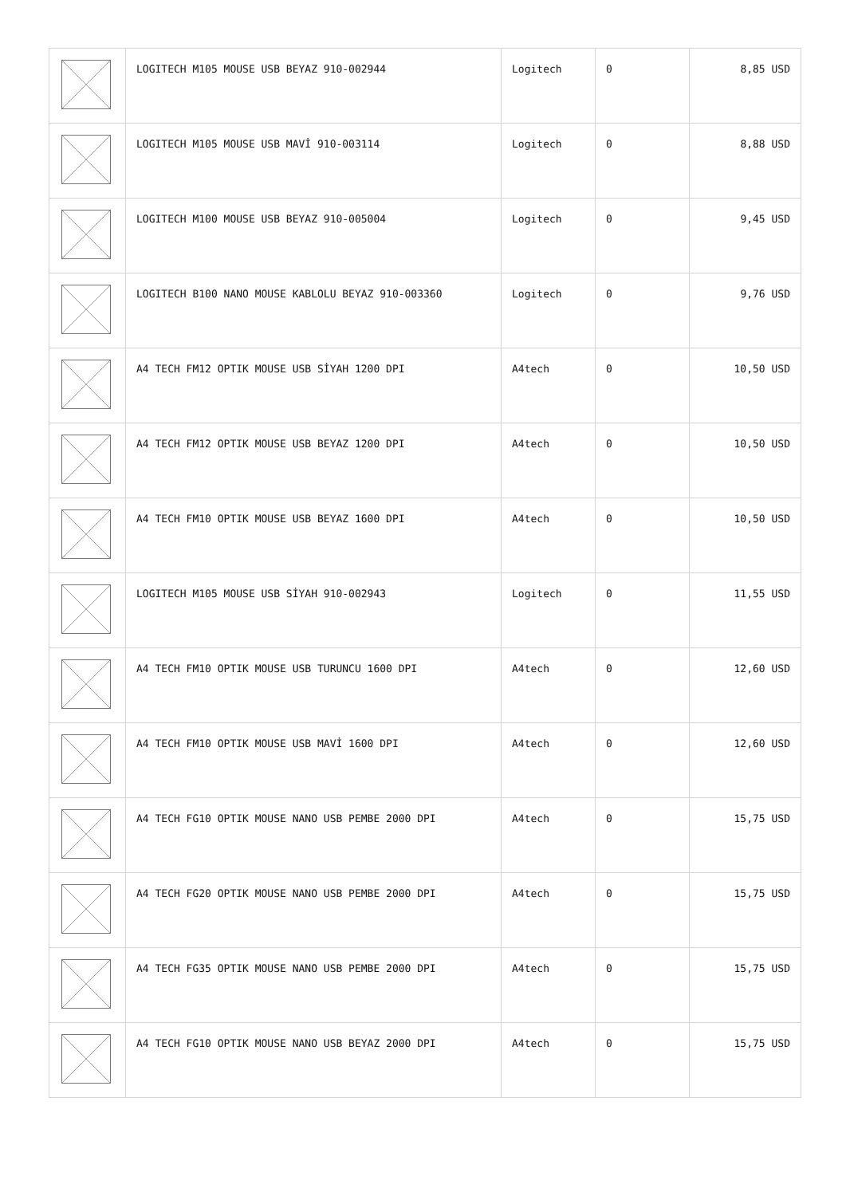| | LOGITECH M105 MOUSE USB BEYAZ 910-002944 | Logitech | 0 | 8,85 USD |
| | LOGITECH M105 MOUSE USB MAVİ 910-003114 | Logitech | 0 | 8,88 USD |
| | LOGITECH M100 MOUSE USB BEYAZ 910-005004 | Logitech | 0 | 9,45 USD |
| | LOGITECH B100 NANO MOUSE KABLOLU BEYAZ 910-003360 | Logitech | 0 | 9,76 USD |
| | A4 TECH FM12 OPTIK MOUSE USB SİYAH 1200 DPI | A4tech | 0 | 10,50 USD |
| | A4 TECH FM12 OPTIK MOUSE USB BEYAZ 1200 DPI | A4tech | 0 | 10,50 USD |
| | A4 TECH FM10 OPTIK MOUSE USB BEYAZ 1600 DPI | A4tech | 0 | 10,50 USD |
| | LOGITECH M105 MOUSE USB SİYAH 910-002943 | Logitech | 0 | 11,55 USD |
| | A4 TECH FM10 OPTIK MOUSE USB TURUNCU 1600 DPI | A4tech | 0 | 12,60 USD |
| | A4 TECH FM10 OPTIK MOUSE USB MAVİ 1600 DPI | A4tech | 0 | 12,60 USD |
| | A4 TECH FG10 OPTIK MOUSE NANO USB PEMBE 2000 DPI | A4tech | 0 | 15,75 USD |
| | A4 TECH FG20 OPTIK MOUSE NANO USB PEMBE 2000 DPI | A4tech | 0 | 15,75 USD |
| | A4 TECH FG35 OPTIK MOUSE NANO USB PEMBE 2000 DPI | A4tech | 0 | 15,75 USD |
| | A4 TECH FG10 OPTIK MOUSE NANO USB BEYAZ 2000 DPI | A4tech | 0 | 15,75 USD |